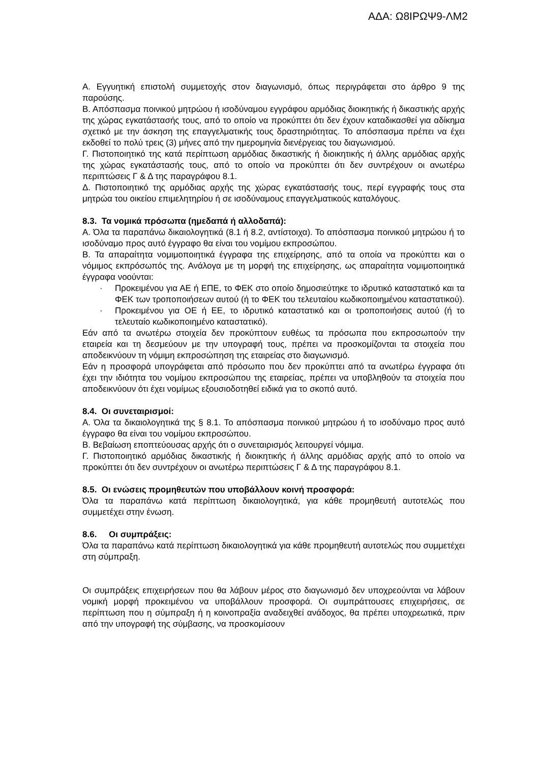ΑΔΑ: Ω8ΙΡΩΨ9-ΛΜ2
Α. Εγγυητική επιστολή συμμετοχής στον διαγωνισμό, όπως περιγράφεται στο άρθρο 9 της παρούσης.
Β. Απόσπασμα ποινικού μητρώου ή ισοδύναμου εγγράφου αρμόδιας διοικητικής ή δικαστικής αρχής της χώρας εγκατάστασής τους, από το οποίο να προκύπτει ότι δεν έχουν καταδικασθεί για αδίκημα σχετικό με την άσκηση της επαγγελματικής τους δραστηριότητας. Το απόσπασμα πρέπει να έχει εκδοθεί το πολύ τρεις (3) μήνες από την ημερομηνία διενέργειας του διαγωνισμού.
Γ. Πιστοποιητικό της κατά περίπτωση αρμόδιας δικαστικής ή διοικητικής ή άλλης αρμόδιας αρχής της χώρας εγκατάστασής τους, από το οποίο να προκύπτει ότι δεν συντρέχουν οι ανωτέρω περιπτώσεις Γ & Δ της παραγράφου 8.1.
Δ. Πιστοποιητικό της αρμόδιας αρχής της χώρας εγκατάστασής τους, περί εγγραφής τους στα μητρώα του οικείου επιμελητηρίου ή σε ισοδύναμους επαγγελματικούς καταλόγους.
8.3. Τα νομικά πρόσωπα (ημεδαπά ή αλλοδαπά):
Α. Όλα τα παραπάνω δικαιολογητικά (8.1 ή 8.2, αντίστοιχα). Το απόσπασμα ποινικού μητρώου ή το ισοδύναμο προς αυτό έγγραφο θα είναι του νομίμου εκπροσώπου.
Β. Τα απαραίτητα νομιμοποιητικά έγγραφα της επιχείρησης, από τα οποία να προκύπτει και ο νόμιμος εκπρόσωπός της. Ανάλογα με τη μορφή της επιχείρησης, ως απαραίτητα νομιμοποιητικά έγγραφα νοούνται:
· Προκειμένου για ΑΕ ή ΕΠΕ, το ΦΕΚ στο οποίο δημοσιεύτηκε το ιδρυτικό καταστατικό και τα ΦΕΚ των τροποποιήσεων αυτού (ή το ΦΕΚ του τελευταίου κωδικοποιημένου καταστατικού).
· Προκειμένου για ΟΕ ή ΕΕ, το ιδρυτικό καταστατικό και οι τροποποιήσεις αυτού (ή το τελευταίο κωδικοποιημένο καταστατικό).
Εάν από τα ανωτέρω στοιχεία δεν προκύπτουν ευθέως τα πρόσωπα που εκπροσωπούν την εταιρεία και τη δεσμεύουν με την υπογραφή τους, πρέπει να προσκομίζονται τα στοιχεία που αποδεικνύουν τη νόμιμη εκπροσώπηση της εταιρείας στο διαγωνισμό.
Εάν η προσφορά υπογράφεται από πρόσωπο που δεν προκύπτει από τα ανωτέρω έγγραφα ότι έχει την ιδιότητα του νομίμου εκπροσώπου της εταιρείας, πρέπει να υποβληθούν τα στοιχεία που αποδεικνύουν ότι έχει νομίμως εξουσιοδοτηθεί ειδικά για το σκοπό αυτό.
8.4. Οι συνεταιρισμοί:
Α. Όλα τα δικαιολογητικά της § 8.1. Το απόσπασμα ποινικού μητρώου ή το ισοδύναμο προς αυτό έγγραφο θα είναι του νομίμου εκπροσώπου.
Β. Βεβαίωση εποπτεύουσας αρχής ότι ο συνεταιρισμός λειτουργεί νόμιμα.
Γ. Πιστοποιητικό αρμόδιας δικαστικής ή διοικητικής ή άλλης αρμόδιας αρχής από το οποίο να προκύπτει ότι δεν συντρέχουν οι ανωτέρω περιπτώσεις Γ & Δ της παραγράφου 8.1.
8.5. Οι ενώσεις προμηθευτών που υποβάλλουν κοινή προσφορά:
Όλα τα παραπάνω κατά περίπτωση δικαιολογητικά, για κάθε προμηθευτή αυτοτελώς που συμμετέχει στην ένωση.
8.6. Οι συμπράξεις:
Όλα τα παραπάνω κατά περίπτωση δικαιολογητικά για κάθε προμηθευτή αυτοτελώς που συμμετέχει στη σύμπραξη.
Οι συμπράξεις επιχειρήσεων που θα λάβουν μέρος στο διαγωνισμό δεν υποχρεούνται να λάβουν νομική μορφή προκειμένου να υποβάλλουν προσφορά. Οι συμπράττουσες επιχειρήσεις, σε περίπτωση που η σύμπραξη ή η κοινοπραξία αναδειχθεί ανάδοχος, θα πρέπει υποχρεωτικά, πριν από την υπογραφή της σύμβασης, να προσκομίσουν